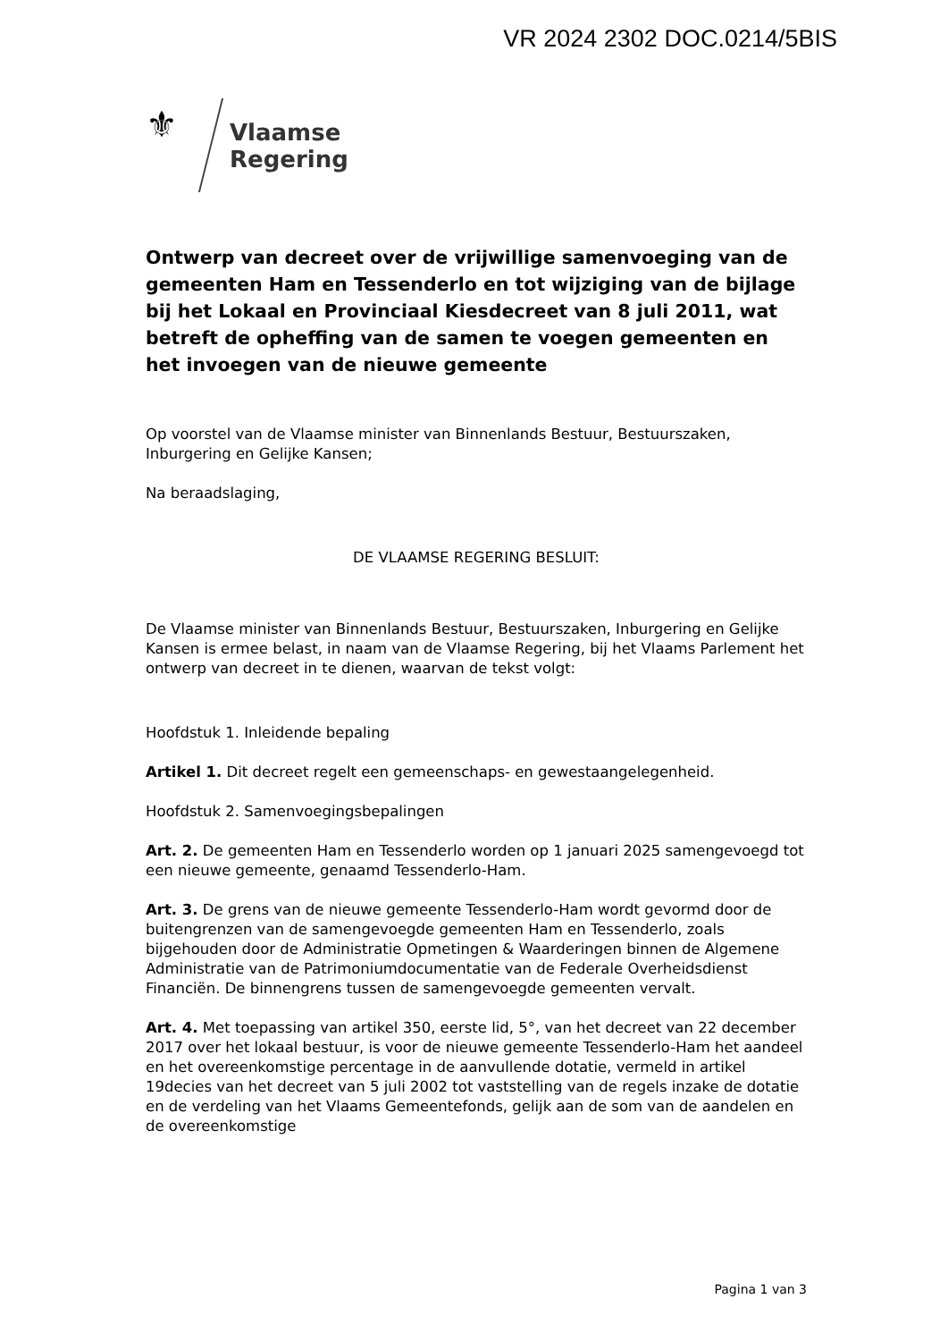VR 2024 2302 DOC.0214/5BIS
⚜
Vlaamse
Regering
Ontwerp van decreet over de vrijwillige samenvoeging van de gemeenten Ham en Tessenderlo en tot wijziging van de bijlage bij het Lokaal en Provinciaal Kiesdecreet van 8 juli 2011, wat betreft de opheffing van de samen te voegen gemeenten en het invoegen van de nieuwe gemeente
Op voorstel van de Vlaamse minister van Binnenlands Bestuur, Bestuurszaken, Inburgering en Gelijke Kansen;
Na beraadslaging,
DE VLAAMSE REGERING BESLUIT:
De Vlaamse minister van Binnenlands Bestuur, Bestuurszaken, Inburgering en Gelijke Kansen is ermee belast, in naam van de Vlaamse Regering, bij het Vlaams Parlement het ontwerp van decreet in te dienen, waarvan de tekst volgt:
Hoofdstuk 1. Inleidende bepaling
Artikel 1. Dit decreet regelt een gemeenschaps- en gewestaangelegenheid.
Hoofdstuk 2. Samenvoegingsbepalingen
Art. 2. De gemeenten Ham en Tessenderlo worden op 1 januari 2025 samengevoegd tot een nieuwe gemeente, genaamd Tessenderlo-Ham.
Art. 3. De grens van de nieuwe gemeente Tessenderlo-Ham wordt gevormd door de buitengrenzen van de samengevoegde gemeenten Ham en Tessenderlo, zoals bijgehouden door de Administratie Opmetingen & Waarderingen binnen de Algemene Administratie van de Patrimoniumdocumentatie van de Federale Overheidsdienst Financiën. De binnengrens tussen de samengevoegde gemeenten vervalt.
Art. 4. Met toepassing van artikel 350, eerste lid, 5°, van het decreet van 22 december 2017 over het lokaal bestuur, is voor de nieuwe gemeente Tessenderlo-Ham het aandeel en het overeenkomstige percentage in de aanvullende dotatie, vermeld in artikel 19decies van het decreet van 5 juli 2002 tot vaststelling van de regels inzake de dotatie en de verdeling van het Vlaams Gemeentefonds, gelijk aan de som van de aandelen en de overeenkomstige
Pagina 1 van 3